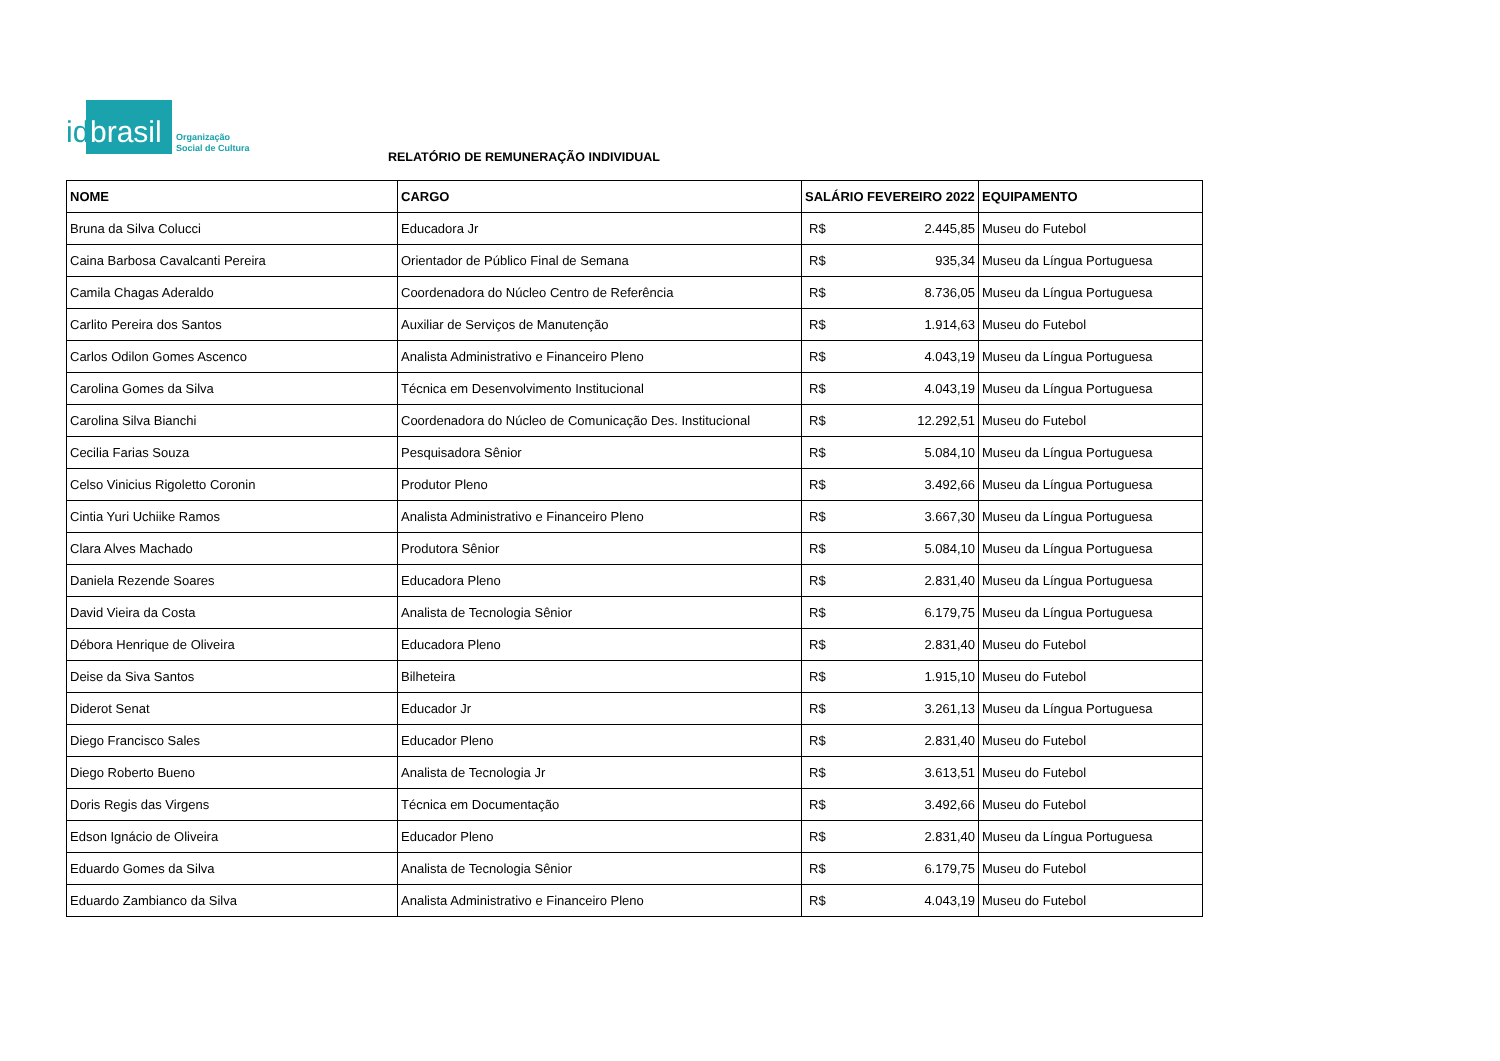id brasil
Organização
Social de Cultura
RELATÓRIO DE REMUNERAÇÃO INDIVIDUAL
| NOME | CARGO | SALÁRIO FEVEREIRO 2022 | | EQUIPAMENTO |
| --- | --- | --- | --- | --- |
| Bruna da Silva Colucci | Educadora Jr | R$ | 2.445,85 | Museu do Futebol |
| Caina Barbosa Cavalcanti Pereira | Orientador de Público Final de Semana | R$ | 935,34 | Museu da Língua Portuguesa |
| Camila Chagas Aderaldo | Coordenadora do Núcleo Centro de Referência | R$ | 8.736,05 | Museu da Língua Portuguesa |
| Carlito Pereira dos Santos | Auxiliar de Serviços de Manutenção | R$ | 1.914,63 | Museu do Futebol |
| Carlos Odilon Gomes Ascenco | Analista Administrativo e Financeiro Pleno | R$ | 4.043,19 | Museu da Língua Portuguesa |
| Carolina Gomes da Silva | Técnica em Desenvolvimento Institucional | R$ | 4.043,19 | Museu da Língua Portuguesa |
| Carolina Silva Bianchi | Coordenadora do Núcleo de Comunicação Des. Institucional | R$ | 12.292,51 | Museu do Futebol |
| Cecilia Farias Souza | Pesquisadora Sênior | R$ | 5.084,10 | Museu da Língua Portuguesa |
| Celso Vinicius Rigoletto Coronin | Produtor Pleno | R$ | 3.492,66 | Museu da Língua Portuguesa |
| Cintia Yuri Uchiike Ramos | Analista Administrativo e Financeiro Pleno | R$ | 3.667,30 | Museu da Língua Portuguesa |
| Clara Alves Machado | Produtora Sênior | R$ | 5.084,10 | Museu da Língua Portuguesa |
| Daniela Rezende Soares | Educadora Pleno | R$ | 2.831,40 | Museu da Língua Portuguesa |
| David Vieira da Costa | Analista de Tecnologia Sênior | R$ | 6.179,75 | Museu da Língua Portuguesa |
| Débora Henrique de Oliveira | Educadora Pleno | R$ | 2.831,40 | Museu do Futebol |
| Deise da Siva Santos | Bilheteira | R$ | 1.915,10 | Museu do Futebol |
| Diderot Senat | Educador Jr | R$ | 3.261,13 | Museu da Língua Portuguesa |
| Diego Francisco Sales | Educador Pleno | R$ | 2.831,40 | Museu do Futebol |
| Diego Roberto Bueno | Analista de Tecnologia Jr | R$ | 3.613,51 | Museu do Futebol |
| Doris Regis das Virgens | Técnica em Documentação | R$ | 3.492,66 | Museu do Futebol |
| Edson Ignácio de Oliveira | Educador Pleno | R$ | 2.831,40 | Museu da Língua Portuguesa |
| Eduardo Gomes da Silva | Analista de Tecnologia Sênior | R$ | 6.179,75 | Museu do Futebol |
| Eduardo Zambianco da Silva | Analista Administrativo e Financeiro Pleno | R$ | 4.043,19 | Museu do Futebol |